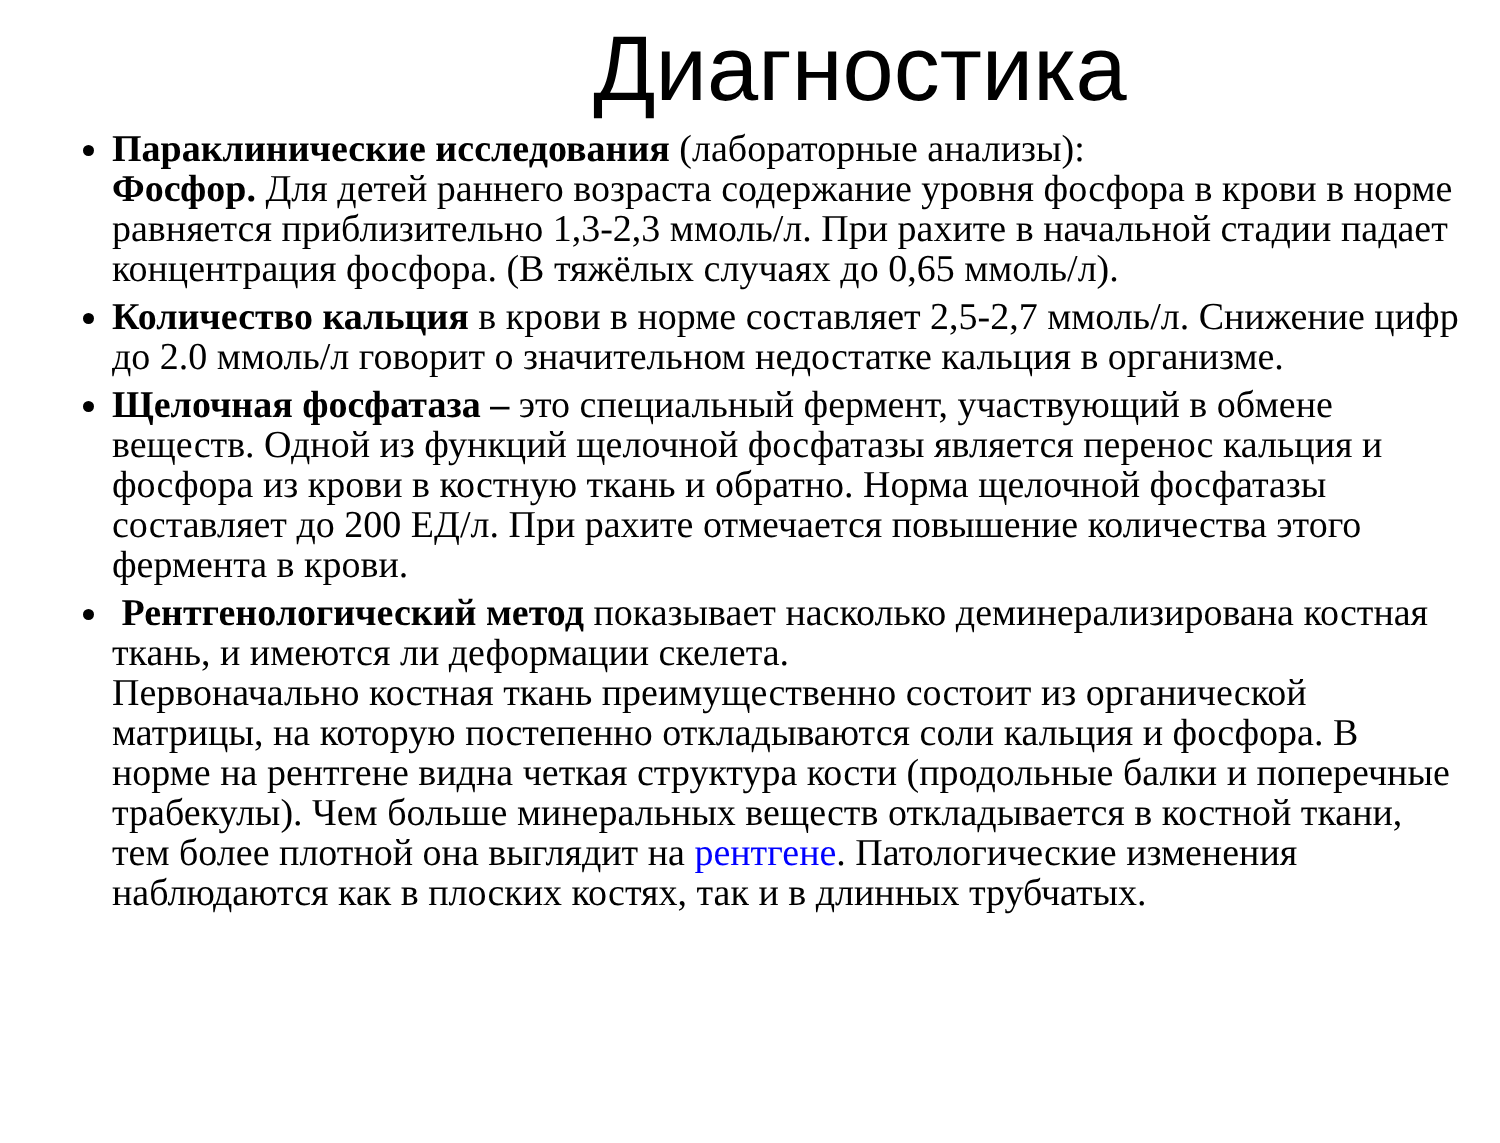Диагностика
Параклинические исследования (лабораторные анализы):
Фосфор. Для детей раннего возраста содержание уровня фосфора в крови в норме равняется приблизительно 1,3-2,3 ммоль/л. При рахите в начальной стадии падает концентрация фосфора. (В тяжёлых случаях до 0,65 ммоль/л).
Количество кальция в крови в норме составляет 2,5-2,7 ммоль/л. Снижение цифр до 2.0 ммоль/л говорит о значительном недостатке кальция в организме.
Щелочная фосфатаза – это специальный фермент, участвующий в обмене веществ. Одной из функций щелочной фосфатазы является перенос кальция и фосфора из крови в костную ткань и обратно. Норма щелочной фосфатазы составляет до 200 ЕД/л. При рахите отмечается повышение количества этого фермента в крови.
Рентгенологический метод показывает насколько деминерализирована костная ткань, и имеются ли деформации скелета.
Первоначально костная ткань преимущественно состоит из органической матрицы, на которую постепенно откладываются соли кальция и фосфора. В норме на рентгене видна четкая структура кости (продольные балки и поперечные трабекулы). Чем больше минеральных веществ откладывается в костной ткани, тем более плотной она выглядит на рентгене. Патологические изменения наблюдаются как в плоских костях, так и в длинных трубчатых.